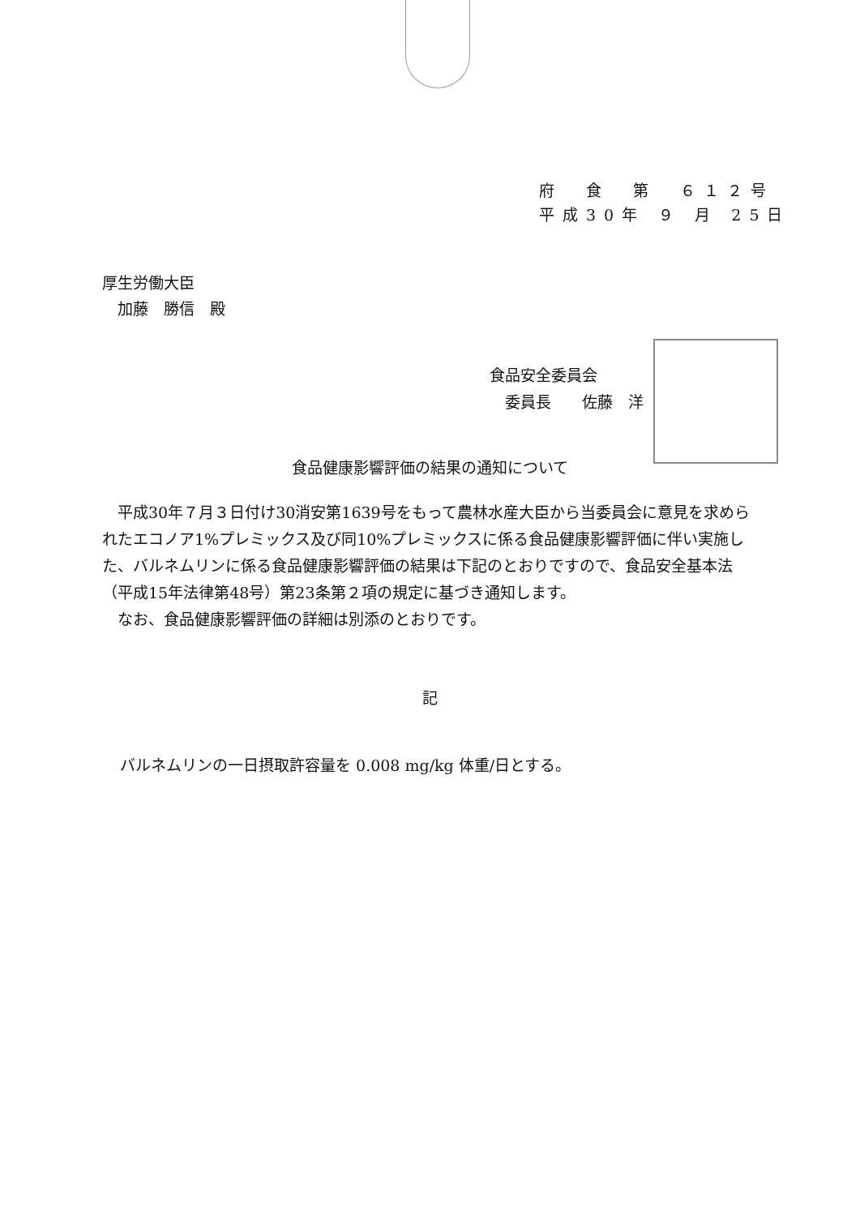府　食　第　６１２号
平成30年 ９ 月 25日
厚生労働大臣
　加藤　勝信　殿
食品安全委員会
　委員長　　佐藤　洋
食品健康影響評価の結果の通知について
平成30年７月３日付け30消安第1639号をもって農林水産大臣から当委員会に意見を求められたエコノア1%プレミックス及び同10%プレミックスに係る食品健康影響評価に伴い実施した、バルネムリンに係る食品健康影響評価の結果は下記のとおりですので、食品安全基本法（平成15年法律第48号）第23条第２項の規定に基づき通知します。
なお、食品健康影響評価の詳細は別添のとおりです。
記
バルネムリンの一日摂取許容量を 0.008 mg/kg 体重/日とする。